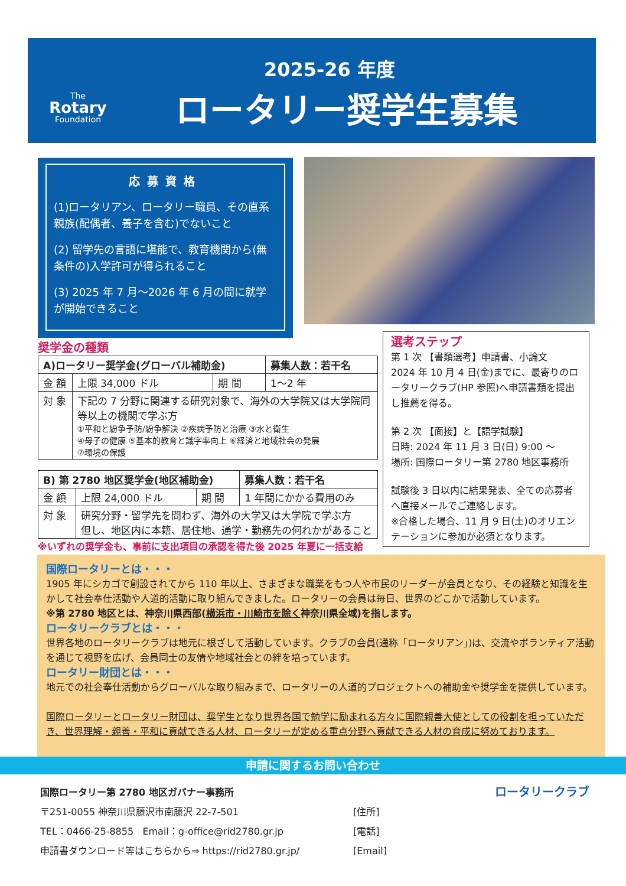2025-26 年度
The
Rotary
Foundation
ロータリー奨学生募集
応募資格
(1)ロータリアン、ロータリー職員、その直系親族(配偶者、養子を含む)でないこと
(2) 留学先の言語に堪能で、教育機関から(無条件の)入学許可が得られること
(3) 2025 年 7 月～2026 年 6 月の間に就学が開始できること
奨学金の種類
| A)ロータリー奨学金(グローバル補助金) | | | 募集人数：若干名 |
| --- | --- | --- | --- |
| 金 額 | 上限 34,000 ドル | 期 間 | 1～2 年 |
| 対 象 | 下記の 7 分野に関連する研究対象で、海外の大学院又は大学院同等以上の機関で学ぶ方 ①平和と紛争予防/紛争解決 ②疾病予防と治療 ③水と衛生 ④母子の健康 ⑤基本的教育と識字率向上 ⑥経済と地域社会の発展 ⑦環境の保護 | | |
| B) 第 2780 地区奨学金(地区補助金) | | | 募集人数：若干名 |
| --- | --- | --- | --- |
| 金 額 | 上限 24,000 ドル | 期 間 | 1 年間にかかる費用のみ |
| 対 象 | 研究分野・留学先を問わず、海外の大学又は大学院で学ぶ方 但し、地区内に本籍、居住地、通学・勤務先の何れかがあること | | |
※いずれの奨学金も、事前に支出項目の承認を得た後 2025 年夏に一括支給
選考ステップ
第 1 次 【書類選考】申請書、小論文
2024 年 10 月 4 日(金)までに、最寄りのロータリークラブ(HP 参照)へ申請書類を提出し推薦を得る。
第 2 次 【面接】と【語学試験】
日時: 2024 年 11 月 3 日(日) 9:00 ～
場所: 国際ロータリー第 2780 地区事務所
試験後 3 日以内に結果発表、全ての応募者へ直接メールでご連絡します。
※合格した場合、11 月 9 日(土)のオリエンテーションに参加が必須となります。
国際ロータリーとは・・・
1905 年にシカゴで創設されてから 110 年以上、さまざまな職業をもつ人や市民のリーダーが会員となり、その経験と知識を生かして社会奉仕活動や人道的活動に取り組んできました。ロータリーの会員は毎日、世界のどこかで活動しています。
※第 2780 地区とは、神奈川県西部(横浜市・川崎市を除く神奈川県全域)を指します。
ロータリークラブとは・・・
世界各地のロータリークラブは地元に根ざして活動しています。クラブの会員(通称「ロータリアン」)は、交流やボランティア活動を通じて視野を広げ、会員同士の友情や地域社会との絆を培っています。
ロータリー財団とは・・・
地元での社会奉仕活動からグローバルな取り組みまで、ロータリーの人道的プロジェクトへの補助金や奨学金を提供しています。
国際ロータリーとロータリー財団は、奨学生となり世界各国で勉学に励まれる方々に国際親善大使としての役割を担っていただき、世界理解・親善・平和に貢献できる人材、ロータリーが定める重点分野へ貢献できる人材の育成に努めております。
申請に関するお問い合わせ
国際ロータリー第 2780 地区ガバナー事務所
〒251-0055 神奈川県藤沢市南藤沢 22-7-501
TEL：0466-25-8855 Email：g-office@rid2780.gr.jp
申請書ダウンロード等はこちらから⇒ https://rid2780.gr.jp/
[住所]
[電話]
[Email]
ロータリークラブ